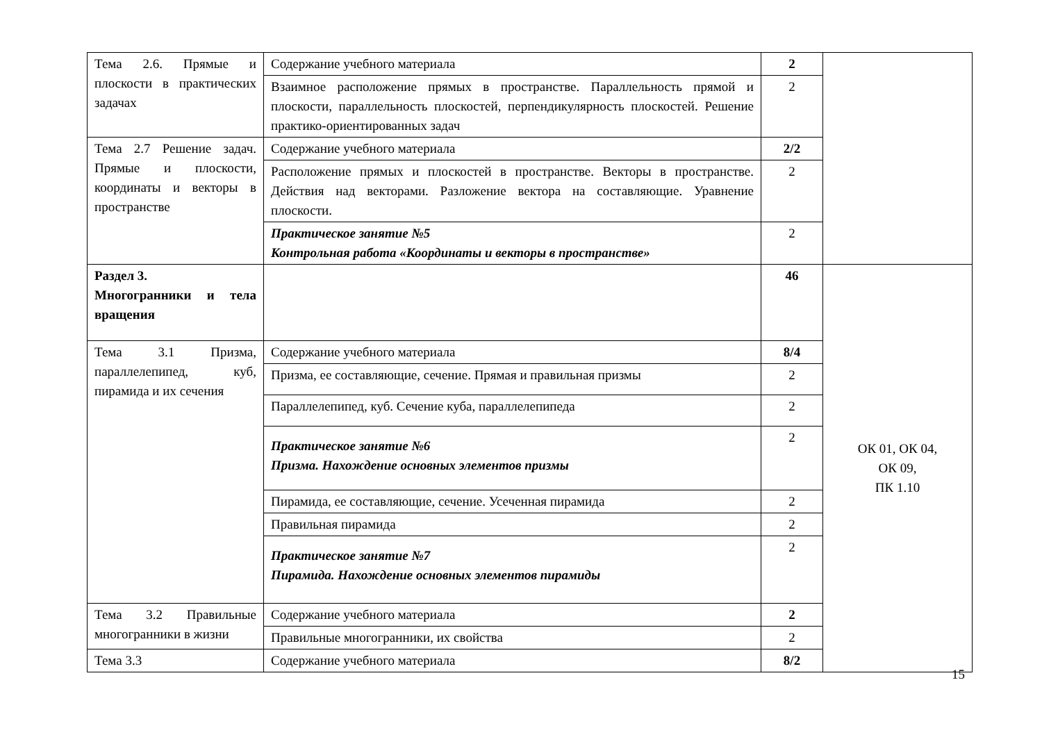| Тема 2.6. Прямые и плоскости в практических задачах | Содержание учебного материала | 2 | |
| | Взаимное расположение прямых в пространстве. Параллельность прямой и плоскости, параллельность плоскостей, перпендикулярность плоскостей. Решение практико-ориентированных задач | 2 | |
| Тема 2.7 Решение задач. Прямые и плоскости, координаты и векторы в пространстве | Содержание учебного материала | 2/2 | |
| | Расположение прямых и плоскостей в пространстве. Векторы в пространстве. Действия над векторами. Разложение вектора на составляющие. Уравнение плоскости. | 2 | |
| | Практическое занятие №5 Контрольная работа «Координаты и векторы в пространстве» | 2 | |
| Раздел 3. Многогранники и тела вращения | | 46 | ОК 01, ОК 04, ОК 09, ПК 1.10 |
| Тема 3.1 Призма, параллелепипед, куб, пирамида и их сечения | Содержание учебного материала | 8/4 | |
| | Призма, ее составляющие, сечение. Прямая и правильная призмы | 2 | |
| | Параллелепипед, куб. Сечение куба, параллелепипеда | 2 | |
| | Практическое занятие №6 Призма. Нахождение основных элементов призмы | 2 | |
| | Пирамида, ее составляющие, сечение. Усеченная пирамида | 2 | |
| | Правильная пирамида | 2 | |
| | Практическое занятие №7 Пирамида. Нахождение основных элементов пирамиды | 2 | |
| Тема 3.2 Правильные многогранники в жизни | Содержание учебного материала | 2 | |
| | Правильные многогранники, их свойства | 2 | |
| Тема 3.3 | Содержание учебного материала | 8/2 | |
15